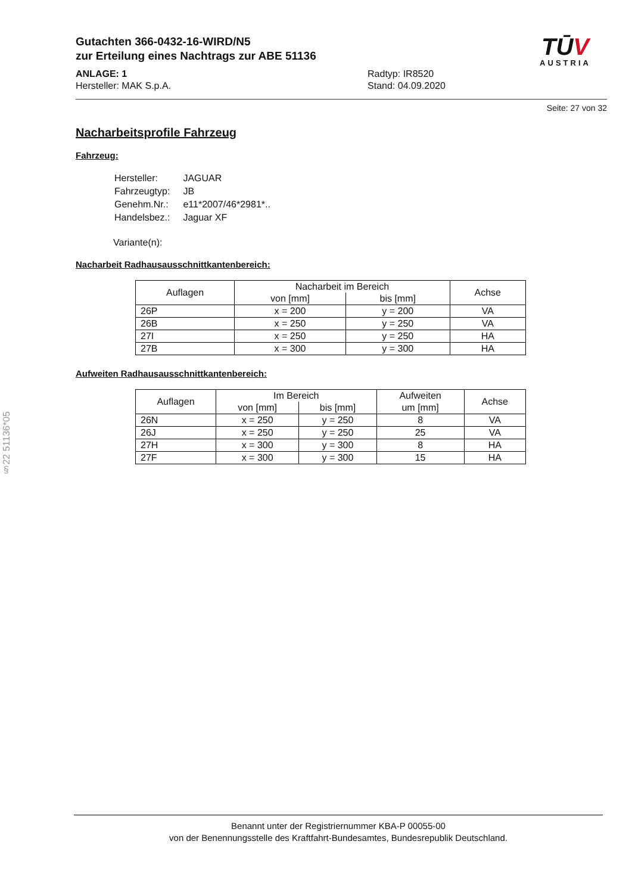Gutachten 366-0432-16-WIRD/N5
zur Erteilung eines Nachtrags zur ABE 51136
ANLAGE: 1
Hersteller: MAK S.p.A.
Radtyp: IR8520
Stand: 04.09.2020
TŪV
AUSTRIA
Seite: 27 von 32
Nacharbeitsprofile Fahrzeug
Fahrzeug:
| Hersteller: | JAGUAR |
| Fahrzeugtyp: | JB |
| Genehm.Nr.: | e11*2007/46*2981*.. |
| Handelsbez.: | Jaguar XF |
Variante(n):
Nacharbeit Radhausausschnittkantenbereich:
| Auflagen | Nacharbeit im Bereich | | Achse |
| --- | --- | --- | --- |
| | von [mm] | bis [mm] | |
| 26P | x = 200 | y = 200 | VA |
| 26B | x = 250 | y = 250 | VA |
| 27I | x = 250 | y = 250 | HA |
| 27B | x = 300 | y = 300 | HA |
Aufweiten Radhausausschnittkantenbereich:
| Auflagen | Im Bereich | | Aufweiten um [mm] | Achse |
| --- | --- | --- | --- | --- |
| | von [mm] | bis [mm] | | |
| 26N | x = 250 | y = 250 | 8 | VA |
| 26J | x = 250 | y = 250 | 25 | VA |
| 27H | x = 300 | y = 300 | 8 | HA |
| 27F | x = 300 | y = 300 | 15 | HA |
§22 51136*05
Benannt unter der Registriernummer KBA-P 00055-00
von der Benennungsstelle des Kraftfahrt-Bundesamtes, Bundesrepublik Deutschland.